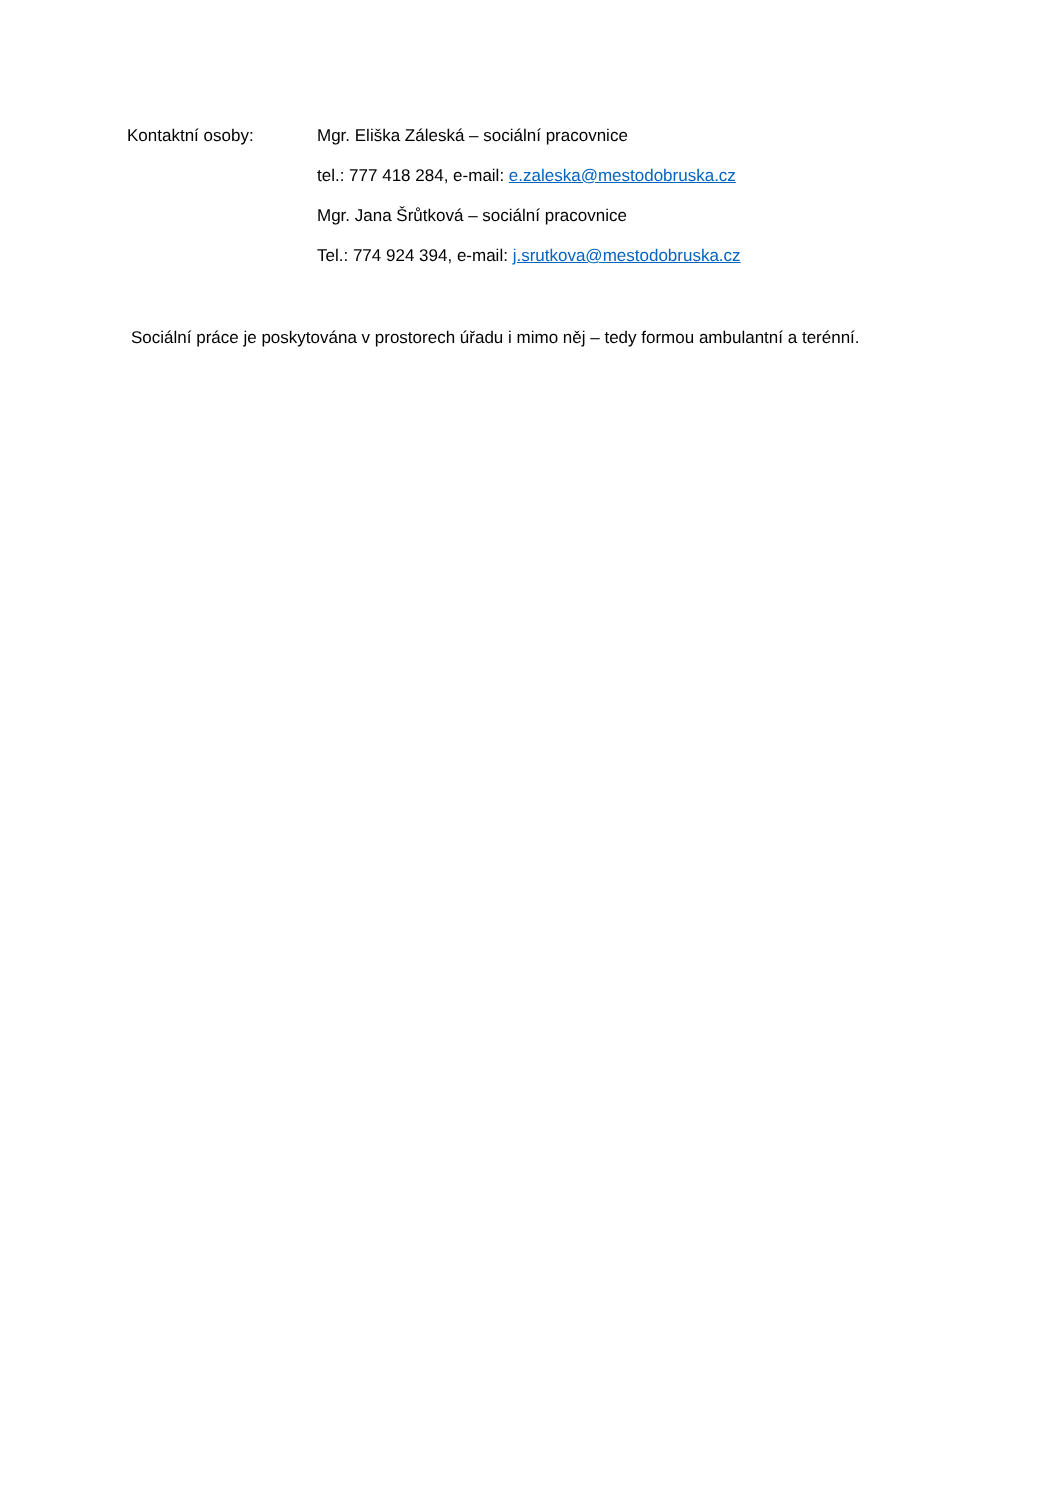Kontaktní osoby:
Mgr. Eliška Záleská – sociální pracovnice
tel.: 777 418 284, e-mail: e.zaleska@mestodobruska.cz
Mgr. Jana Šrůtková – sociální pracovnice
Tel.: 774 924 394, e-mail: j.srutkova@mestodobruska.cz
Sociální práce je poskytována v prostorech úřadu i mimo něj – tedy formou ambulantní a terénní.